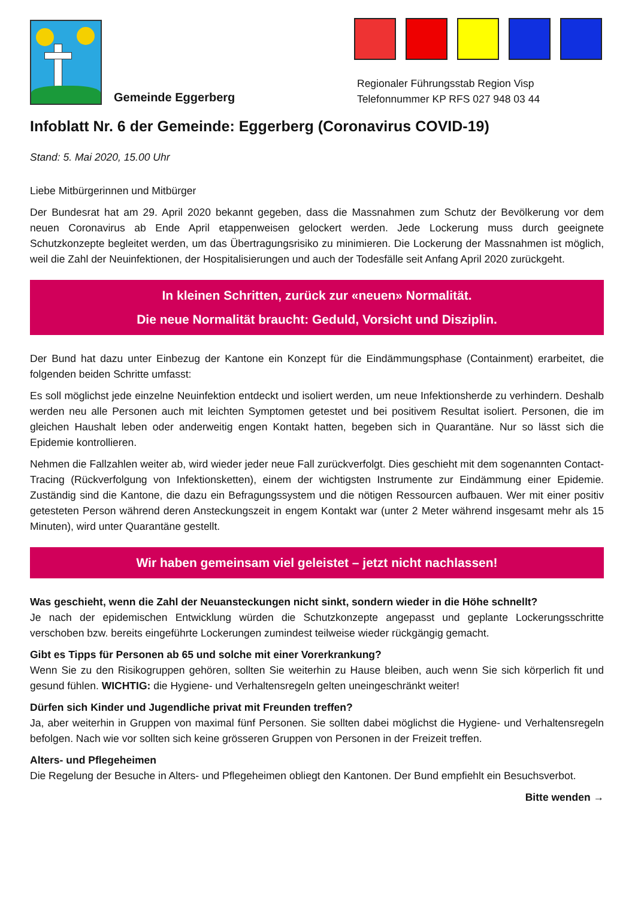Gemeinde Eggerberg Regionaler Führungsstab Region Visp
Telefonnummer KP RFS 027 948 03 44
Infoblatt Nr. 6 der Gemeinde: Eggerberg (Coronavirus COVID-19)
Stand: 5. Mai 2020, 15.00 Uhr
Liebe Mitbürgerinnen und Mitbürger
Der Bundesrat hat am 29. April 2020 bekannt gegeben, dass die Massnahmen zum Schutz der Bevölkerung vor dem neuen Coronavirus ab Ende April etappenweisen gelockert werden. Jede Lockerung muss durch geeignete Schutzkonzepte begleitet werden, um das Übertragungsrisiko zu minimieren. Die Lockerung der Massnahmen ist möglich, weil die Zahl der Neuinfektionen, der Hospitalisierungen und auch der Todesfälle seit Anfang April 2020 zurückgeht.
In kleinen Schritten, zurück zur «neuen» Normalität.
Die neue Normalität braucht: Geduld, Vorsicht und Disziplin.
Der Bund hat dazu unter Einbezug der Kantone ein Konzept für die Eindämmungsphase (Containment) erarbeitet, die folgenden beiden Schritte umfasst:
Es soll möglichst jede einzelne Neuinfektion entdeckt und isoliert werden, um neue Infektionsherde zu verhindern. Deshalb werden neu alle Personen auch mit leichten Symptomen getestet und bei positivem Resultat isoliert. Personen, die im gleichen Haushalt leben oder anderweitig engen Kontakt hatten, begeben sich in Quarantäne. Nur so lässt sich die Epidemie kontrollieren.
Nehmen die Fallzahlen weiter ab, wird wieder jeder neue Fall zurückverfolgt. Dies geschieht mit dem sogenannten Contact-Tracing (Rückverfolgung von Infektionsketten), einem der wichtigsten Instrumente zur Eindämmung einer Epidemie. Zuständig sind die Kantone, die dazu ein Befragungssystem und die nötigen Ressourcen aufbauen. Wer mit einer positiv getesteten Person während deren Ansteckungszeit in engem Kontakt war (unter 2 Meter während insgesamt mehr als 15 Minuten), wird unter Quarantäne gestellt.
Wir haben gemeinsam viel geleistet – jetzt nicht nachlassen!
Was geschieht, wenn die Zahl der Neuansteckungen nicht sinkt, sondern wieder in die Höhe schnellt?
Je nach der epidemischen Entwicklung würden die Schutzkonzepte angepasst und geplante Lockerungsschritte verschoben bzw. bereits eingeführte Lockerungen zumindest teilweise wieder rückgängig gemacht.
Gibt es Tipps für Personen ab 65 und solche mit einer Vorerkrankung?
Wenn Sie zu den Risikogruppen gehören, sollten Sie weiterhin zu Hause bleiben, auch wenn Sie sich körperlich fit und gesund fühlen. WICHTIG: die Hygiene- und Verhaltensregeln gelten uneingeschränkt weiter!
Dürfen sich Kinder und Jugendliche privat mit Freunden treffen?
Ja, aber weiterhin in Gruppen von maximal fünf Personen. Sie sollten dabei möglichst die Hygiene- und Verhaltensregeln befolgen. Nach wie vor sollten sich keine grösseren Gruppen von Personen in der Freizeit treffen.
Alters- und Pflegeheimen
Die Regelung der Besuche in Alters- und Pflegeheimen obliegt den Kantonen. Der Bund empfiehlt ein Besuchsverbot.
Bitte wenden →